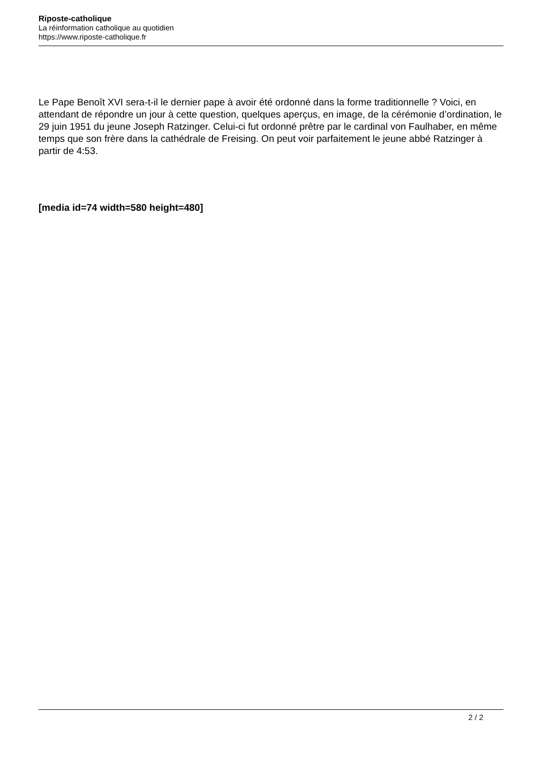Riposte-catholique
La réinformation catholique au quotidien
https://www.riposte-catholique.fr
Le Pape Benoît XVI sera-t-il le dernier pape à avoir été ordonné dans la forme traditionnelle ? Voici, en attendant de répondre un jour à cette question, quelques aperçus, en image, de la cérémonie d’ordination, le 29 juin 1951 du jeune Joseph Ratzinger. Celui-ci fut ordonné prêtre par le cardinal von Faulhaber, en même temps que son frère dans la cathédrale de Freising. On peut voir parfaitement le jeune abbé Ratzinger à partir de 4:53.
[media id=74 width=580 height=480]
2 / 2